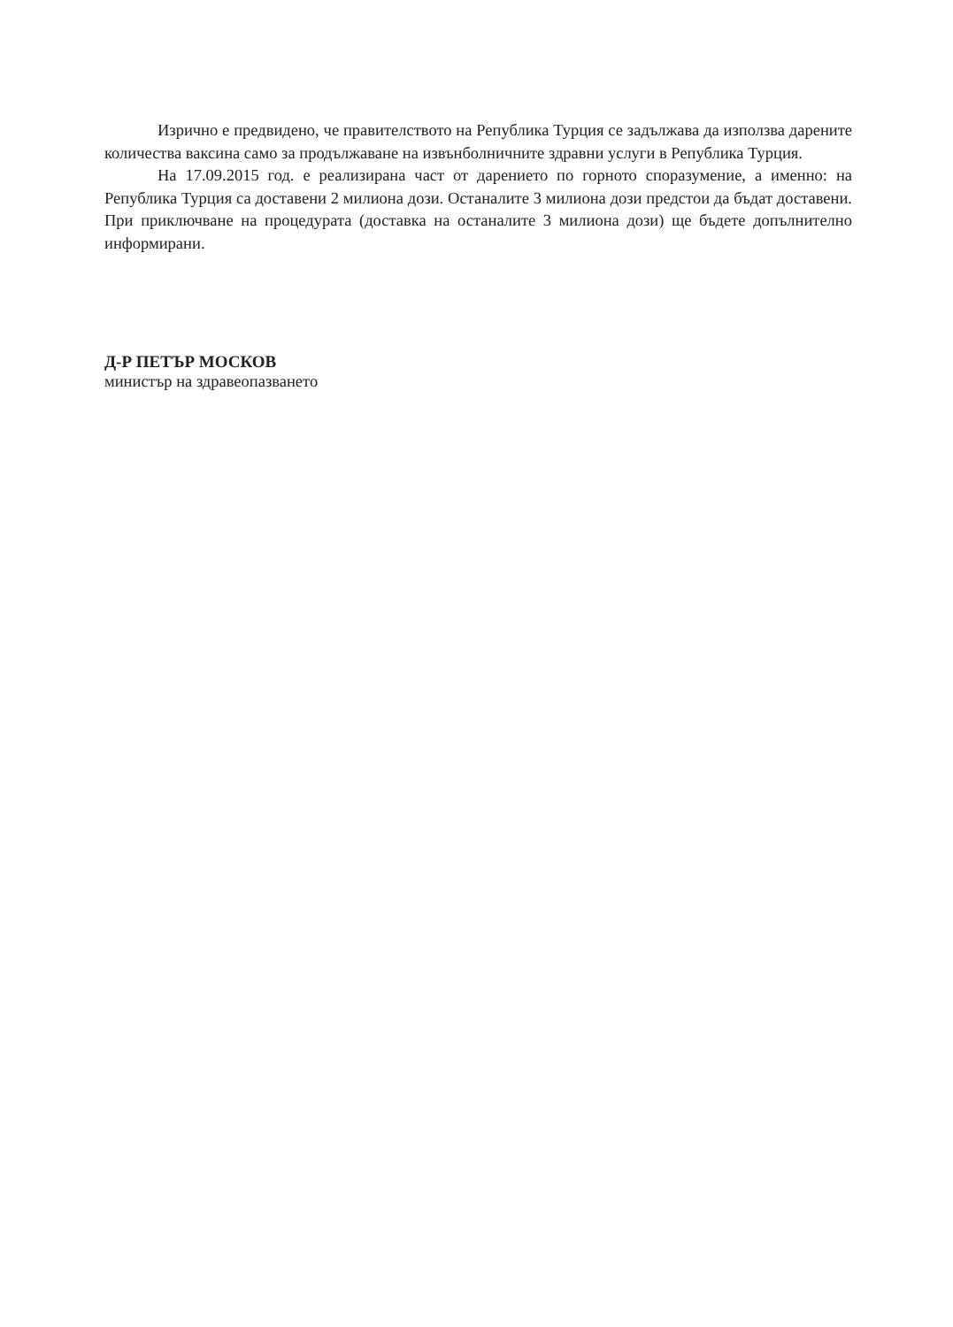Изрично е предвидено, че правителството на Република Турция се задължава да използва дарените количества ваксина само за продължаване на извънболничните здравни услуги в Република Турция.
На 17.09.2015 год. е реализирана част от дарението по горното споразумение, а именно: на Република Турция са доставени 2 милиона дози. Останалите 3 милиона дози предстои да бъдат доставени. При приключване на процедурата (доставка на останалите 3 милиона дози) ще бъдете допълнително информирани.
Д-Р ПЕТЪР МОСКОВ
министър на здравеопазването